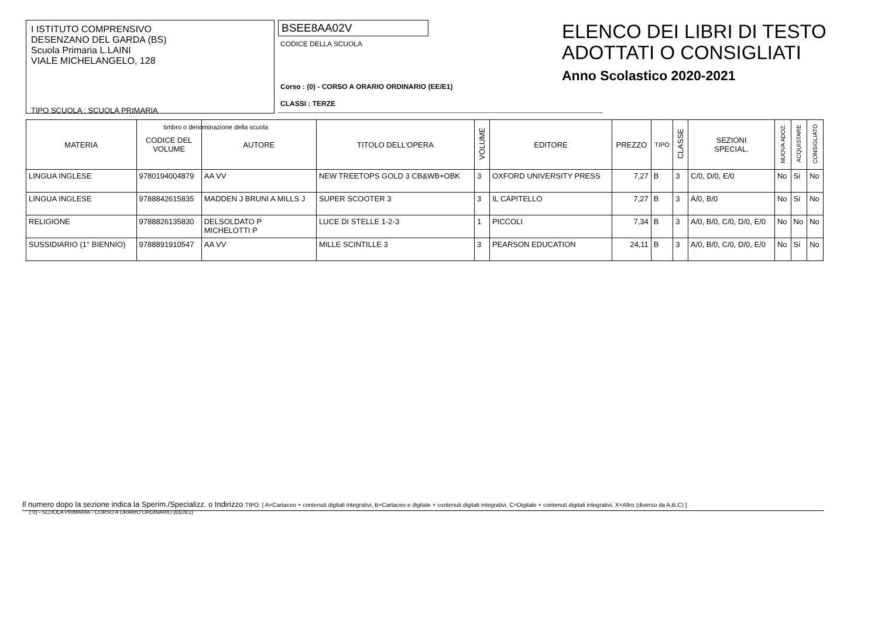I ISTITUTO COMPRENSIVO
DESENZANO DEL GARDA (BS)
Scuola Primaria L.LAINI
VIALE MICHELANGELO, 128
TIPO SCUOLA : SCUOLA PRIMARIA
timbro o denominazione della scuola
BSEE8AA02V
CODICE DELLA SCUOLA
Corso : (0) - CORSO A ORARIO ORDINARIO (EE/E1)
CLASSI : TERZE
ELENCO DEI LIBRI DI TESTO
ADOTTATI O CONSIGLIATI
Anno Scolastico 2020-2021
| MATERIA | CODICE DEL VOLUME | AUTORE | TITOLO DELL'OPERA | VOLUME | EDITORE | PREZZO | TIPO | CLASSE | SEZIONI SPECIAL. | NUOVA ADOZ. | ACQUISTARE | CONSIGLIATO |
| --- | --- | --- | --- | --- | --- | --- | --- | --- | --- | --- | --- | --- |
| LINGUA INGLESE | 9780194004879 | AA VV | NEW TREETOPS GOLD 3 CB&WB+OBK | 3 | OXFORD UNIVERSITY PRESS | 7,27 | B | 3 | C/0, D/0, E/0 | No | Si | No |
| LINGUA INGLESE | 9788842615835 | MADDEN J BRUNI A MILLS J | SUPER SCOOTER 3 | 3 | IL CAPITELLO | 7,27 | B | 3 | A/0, B/0 | No | Si | No |
| RELIGIONE | 9788826135830 | DELSOLDATO P MICHELOTTI P | LUCE DI STELLE 1-2-3 | 1 | PICCOLI | 7,34 | B | 3 | A/0, B/0, C/0, D/0, E/0 | No | No | No |
| SUSSIDIARIO (1° BIENNIO) | 9788891910547 | AA VV | MILLE SCINTILLE 3 | 3 | PEARSON EDUCATION | 24,11 | B | 3 | A/0, B/0, C/0, D/0, E/0 | No | Si | No |
Il numero dopo la sezione indica la Sperim./Specializz. o Indirizzo TIPO: [ A=Cartaceo + contenuti digitali integrativi, B=Cartaceo e digitale + contenuti digitali integrativi, C=Digitale + contenuti digitali integrativi, X=Altro (diverso da A,B,C) ]
( 0) - SCUOLA PRIMARIA - CORSO A ORARIO ORDINARIO (EE//E1)